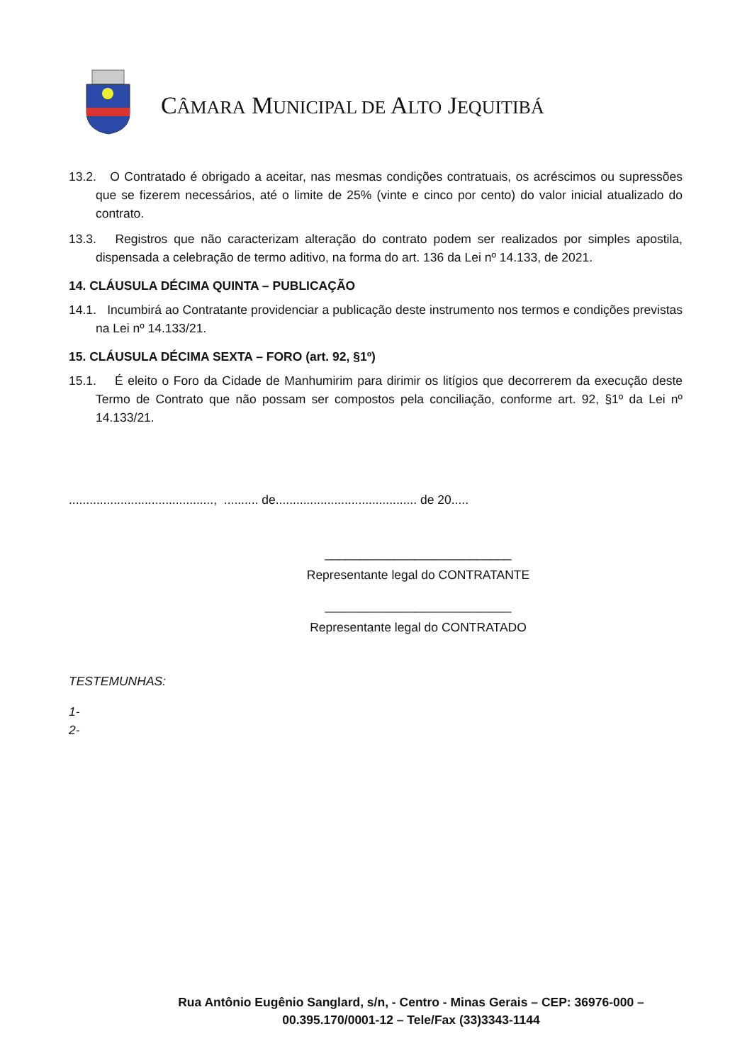CÂMARA MUNICIPAL DE ALTO JEQUITIBÁ
13.2. O Contratado é obrigado a aceitar, nas mesmas condições contratuais, os acréscimos ou supressões que se fizerem necessários, até o limite de 25% (vinte e cinco por cento) do valor inicial atualizado do contrato.
13.3. Registros que não caracterizam alteração do contrato podem ser realizados por simples apostila, dispensada a celebração de termo aditivo, na forma do art. 136 da Lei nº 14.133, de 2021.
14. CLÁUSULA DÉCIMA QUINTA – PUBLICAÇÃO
14.1. Incumbirá ao Contratante providenciar a publicação deste instrumento nos termos e condições previstas na Lei nº 14.133/21.
15. CLÁUSULA DÉCIMA SEXTA – FORO (art. 92, §1º)
15.1. É eleito o Foro da Cidade de Manhumirim para dirimir os litígios que decorrerem da execução deste Termo de Contrato que não possam ser compostos pela conciliação, conforme art. 92, §1º da Lei nº 14.133/21.
.........................................., .......... de......................................... de 20.....
___________________________
Representante legal do CONTRATANTE
___________________________
Representante legal do CONTRATADO
TESTEMUNHAS:
1-
2-
Rua Antônio Eugênio Sanglard, s/n, - Centro - Minas Gerais – CEP: 36976-000 – 00.395.170/0001-12 – Tele/Fax (33)3343-1144